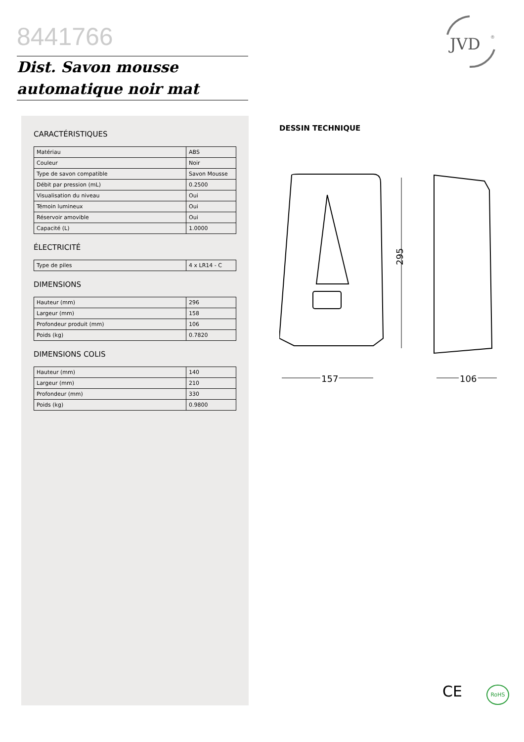8441766
Dist. Savon mousse
automatique noir mat
JVD
®
CARACTÉRISTIQUES
| Matériau | ABS |
| Couleur | Noir |
| Type de savon compatible | Savon Mousse |
| Débit par pression (mL) | 0.2500 |
| Visualisation du niveau | Oui |
| Témoin lumineux | Oui |
| Réservoir amovible | Oui |
| Capacité (L) | 1.0000 |
ÉLECTRICITÉ
| Type de piles | 4 x LR14 - C |
DIMENSIONS
| Hauteur (mm) | 296 |
| Largeur (mm) | 158 |
| Profondeur produit (mm) | 106 |
| Poids (kg) | 0.7820 |
DIMENSIONS COLIS
| Hauteur (mm) | 140 |
| Largeur (mm) | 210 |
| Profondeur (mm) | 330 |
| Poids (kg) | 0.9800 |
DESSIN TECHNIQUE
295
157
106
CE RoHS